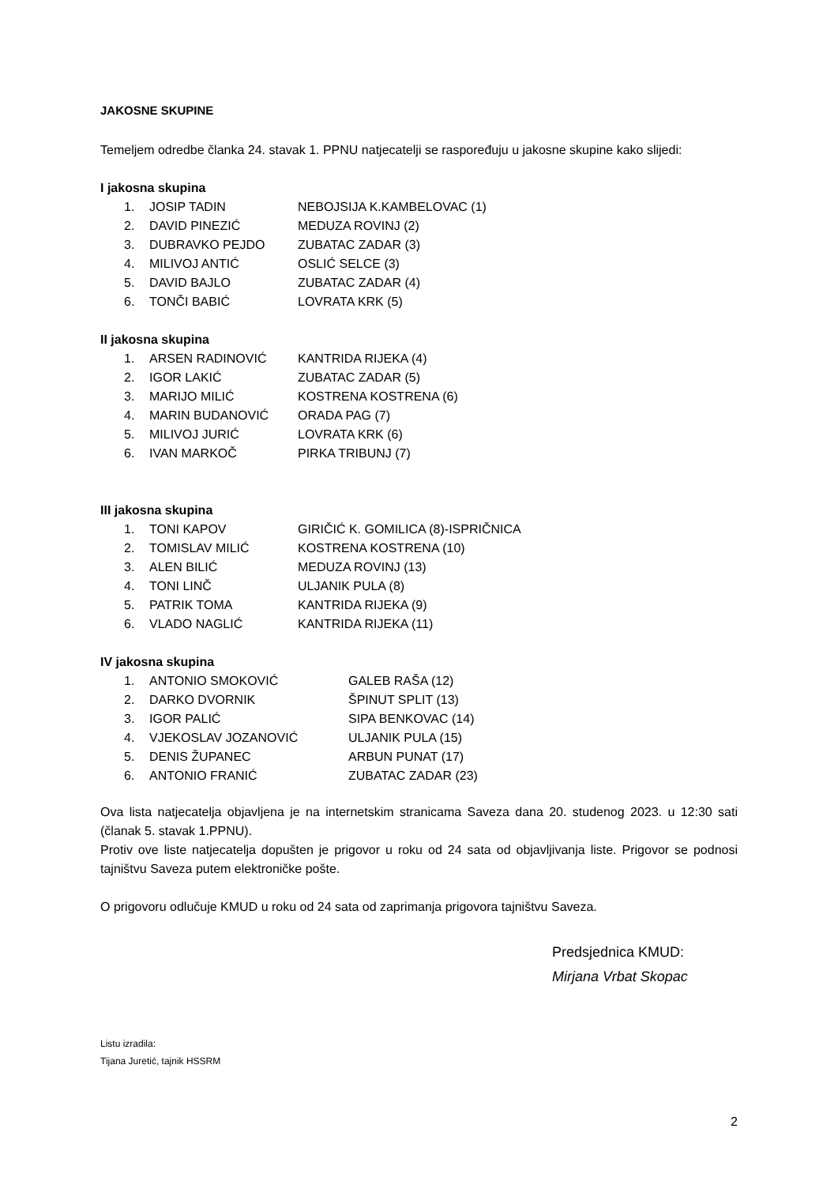JAKOSNE SKUPINE
Temeljem odredbe članka 24. stavak 1. PPNU natjecatelji se raspoređuju u jakosne skupine kako slijedi:
I jakosna skupina
| 1. | JOSIP TADIN | NEBOJSIJA K.KAMBELOVAC (1) |
| 2. | DAVID PINEZIĆ | MEDUZA ROVINJ (2) |
| 3. | DUBRAVKO PEJDO | ZUBATAC ZADAR (3) |
| 4. | MILIVOJ ANTIĆ | OSLIĆ SELCE (3) |
| 5. | DAVID BAJLO | ZUBATAC ZADAR (4) |
| 6. | TONČI BABIĆ | LOVRATA KRK (5) |
II jakosna skupina
| 1. | ARSEN RADINOVIĆ | KANTRIDA RIJEKA (4) |
| 2. | IGOR LAKIĆ | ZUBATAC ZADAR (5) |
| 3. | MARIJO MILIĆ | KOSTRENA KOSTRENA (6) |
| 4. | MARIN BUDANOVIĆ | ORADA PAG (7) |
| 5. | MILIVOJ JURIĆ | LOVRATA KRK (6) |
| 6. | IVAN MARKOČ | PIRKA TRIBUNJ (7) |
III jakosna skupina
| 1. | TONI KAPOV | GIRIČIĆ K. GOMILICA (8)-ISPRIČNICA |
| 2. | TOMISLAV MILIĆ | KOSTRENA KOSTRENA (10) |
| 3. | ALEN BILIĆ | MEDUZA ROVINJ (13) |
| 4. | TONI LINČ | ULJANIK PULA (8) |
| 5. | PATRIK TOMA | KANTRIDA RIJEKA (9) |
| 6. | VLADO NAGLIĆ | KANTRIDA RIJEKA (11) |
IV jakosna skupina
| 1. | ANTONIO SMOKOVIĆ | GALEB RAŠA (12) |
| 2. | DARKO DVORNIK | ŠPINUT SPLIT (13) |
| 3. | IGOR PALIĆ | SIPA BENKOVAC (14) |
| 4. | VJEKOSLAV JOZANOVIĆ | ULJANIK PULA (15) |
| 5. | DENIS ŽUPANEC | ARBUN PUNAT (17) |
| 6. | ANTONIO FRANIĆ | ZUBATAC ZADAR (23) |
Ova lista natjecatelja objavljena je na internetskim stranicama Saveza dana 20. studenog 2023. u 12:30 sati (članak 5. stavak 1.PPNU).
Protiv ove liste natjecatelja dopušten je prigovor u roku od 24 sata od objavljivanja liste. Prigovor se podnosi tajništvu Saveza putem elektroničke pošte.
O prigovoru odlučuje KMUD u roku od 24 sata od zaprimanja prigovora tajništvu Saveza.
Predsjednica KMUD:
Mirjana Vrbat Skopac
Listu izradila:
Tijana Juretić, tajnik HSSRM
2